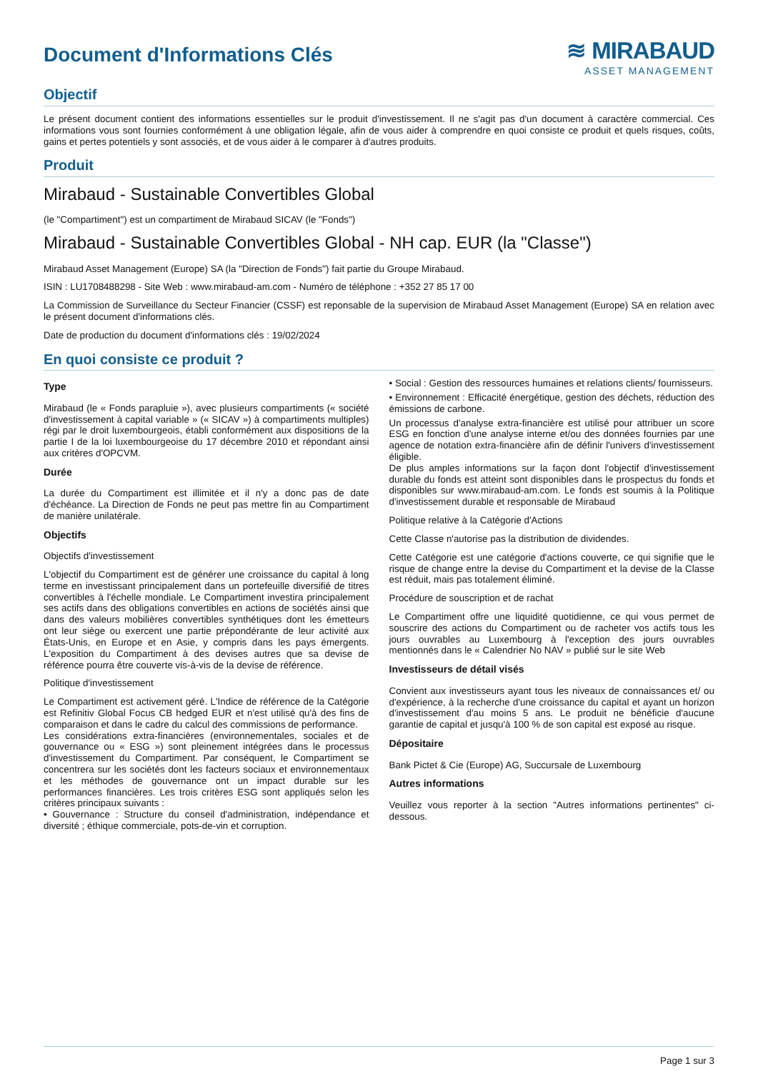Document d'Informations Clés
≋ MIRABAUD
ASSET MANAGEMENT
Objectif
Le présent document contient des informations essentielles sur le produit d'investissement. Il ne s'agit pas d'un document à caractère commercial. Ces informations vous sont fournies conformément à une obligation légale, afin de vous aider à comprendre en quoi consiste ce produit et quels risques, coûts, gains et pertes potentiels y sont associés, et de vous aider à le comparer à d'autres produits.
Produit
Mirabaud - Sustainable Convertibles Global
(le "Compartiment") est un compartiment de Mirabaud SICAV (le "Fonds")
Mirabaud - Sustainable Convertibles Global - NH cap. EUR (la "Classe")
Mirabaud Asset Management (Europe) SA (la "Direction de Fonds") fait partie du Groupe Mirabaud.
ISIN : LU1708488298 - Site Web : www.mirabaud-am.com - Numéro de téléphone : +352 27 85 17 00
La Commission de Surveillance du Secteur Financier (CSSF) est reponsable de la supervision de Mirabaud Asset Management (Europe) SA en relation avec le présent document d'informations clés.
Date de production du document d'informations clés : 19/02/2024
En quoi consiste ce produit ?
Type
Mirabaud (le « Fonds parapluie »), avec plusieurs compartiments (« société d'investissement à capital variable » (« SICAV ») à compartiments multiples) régi par le droit luxembourgeois, établi conformément aux dispositions de la partie I de la loi luxembourgeoise du 17 décembre 2010 et répondant ainsi aux critères d'OPCVM.
Durée
La durée du Compartiment est illimitée et il n'y a donc pas de date d'échéance. La Direction de Fonds ne peut pas mettre fin au Compartiment de manière unilatérale.
Objectifs
Objectifs d'investissement
L'objectif du Compartiment est de générer une croissance du capital à long terme en investissant principalement dans un portefeuille diversifié de titres convertibles à l'échelle mondiale. Le Compartiment investira principalement ses actifs dans des obligations convertibles en actions de sociétés ainsi que dans des valeurs mobilières convertibles synthétiques dont les émetteurs ont leur siège ou exercent une partie prépondérante de leur activité aux États-Unis, en Europe et en Asie, y compris dans les pays émergents. L'exposition du Compartiment à des devises autres que sa devise de référence pourra être couverte vis-à-vis de la devise de référence.
Politique d'investissement
Le Compartiment est activement géré. L'Indice de référence de la Catégorie est Refinitiv Global Focus CB hedged EUR et n'est utilisé qu'à des fins de comparaison et dans le cadre du calcul des commissions de performance.
Les considérations extra-financières (environnementales, sociales et de gouvernance ou « ESG ») sont pleinement intégrées dans le processus d'investissement du Compartiment. Par conséquent, le Compartiment se concentrera sur les sociétés dont les facteurs sociaux et environnementaux et les méthodes de gouvernance ont un impact durable sur les performances financières. Les trois critères ESG sont appliqués selon les critères principaux suivants :
• Gouvernance : Structure du conseil d'administration, indépendance et diversité ; éthique commerciale, pots-de-vin et corruption.
• Social : Gestion des ressources humaines et relations clients/ fournisseurs.
• Environnement : Efficacité énergétique, gestion des déchets, réduction des émissions de carbone.
Un processus d'analyse extra-financière est utilisé pour attribuer un score ESG en fonction d'une analyse interne et/ou des données fournies par une agence de notation extra-financière afin de définir l'univers d'investissement éligible.
De plus amples informations sur la façon dont l'objectif d'investissement durable du fonds est atteint sont disponibles dans le prospectus du fonds et disponibles sur www.mirabaud-am.com. Le fonds est soumis à la Politique d'investissement durable et responsable de Mirabaud
Politique relative à la Catégorie d'Actions
Cette Classe n'autorise pas la distribution de dividendes.
Cette Catégorie est une catégorie d'actions couverte, ce qui signifie que le risque de change entre la devise du Compartiment et la devise de la Classe est réduit, mais pas totalement éliminé.
Procédure de souscription et de rachat
Le Compartiment offre une liquidité quotidienne, ce qui vous permet de souscrire des actions du Compartiment ou de racheter vos actifs tous les jours ouvrables au Luxembourg à l'exception des jours ouvrables mentionnés dans le « Calendrier No NAV » publié sur le site Web
Investisseurs de détail visés
Convient aux investisseurs ayant tous les niveaux de connaissances et/ ou d'expérience, à la recherche d'une croissance du capital et ayant un horizon d'investissement d'au moins 5 ans. Le produit ne bénéficie d'aucune garantie de capital et jusqu'à 100 % de son capital est exposé au risque.
Dépositaire
Bank Pictet & Cie (Europe) AG, Succursale de Luxembourg
Autres informations
Veuillez vous reporter à la section "Autres informations pertinentes" ci-dessous.
Page 1 sur 3